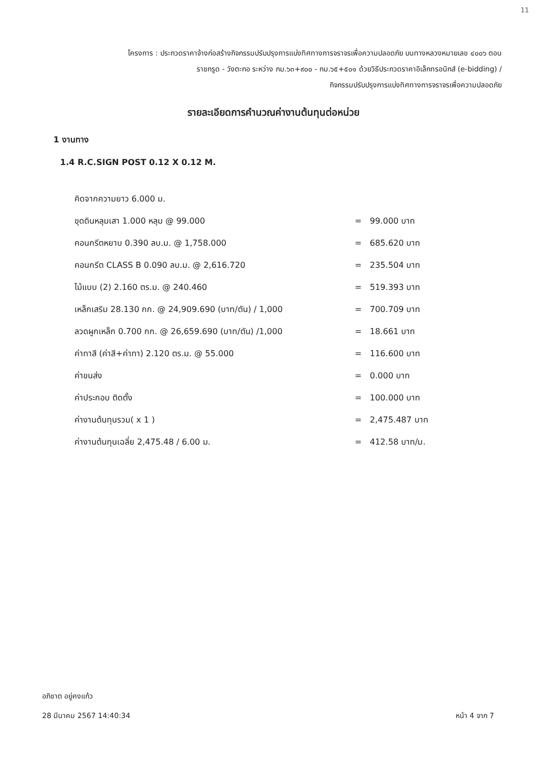11
โครงการ : ประกวดราคาจ้างก่อสร้างกิจกรรมปรับปรุงการแบ่งทิศทางการจราจรเพื่อความปลอดภัย บนทางหลวงหมายเลข ๔๐๐๖ ตอน
ราชกรูด - วังตะกอ ระหว่าง กม.๖๓+๙๐๐ - กม.๖๕+๕๐๑ ด้วยวิธีประกวดราคาอิเล็กทรอนิกส์ (e-bidding) /
กิจกรรมปรับปรุงการแบ่งทิศทางการจราจรเพื่อความปลอดภัย
รายละเอียดการคำนวณค่างานต้นทุนต่อหน่วย
1 งานทาง
1.4 R.C.SIGN POST 0.12 X 0.12 M.
| คิดจากความยาว 6.000 ม. | | |
| ขุดดินหลุมเสา 1.000 หลุม @ 99.000 | = | 99.000 บาท |
| คอนกรีตหยาบ 0.390 ลบ.ม. @ 1,758.000 | = | 685.620 บาท |
| คอนกรีต CLASS B 0.090 ลบ.ม. @ 2,616.720 | = | 235.504 บาท |
| ไม้แบบ (2) 2.160 ตร.ม. @ 240.460 | = | 519.393 บาท |
| เหล็กเสริม 28.130 กก. @ 24,909.690 (บาท/ตัน) / 1,000 | = | 700.709 บาท |
| ลวดผูกเหล็ก 0.700 กก. @ 26,659.690 (บาท/ตัน) /1,000 | = | 18.661 บาท |
| ค่าทาสี (ค่าสี+ค่าทา) 2.120 ตร.ม. @ 55.000 | = | 116.600 บาท |
| ค่าขนส่ง | = | 0.000 บาท |
| ค่าประกอบ ติดตั้ง | = | 100.000 บาท |
| ค่างานต้นทุนรวม( x 1 ) | = | 2,475.487 บาท |
| ค่างานต้นทุนเฉลี่ย 2,475.48 / 6.00 ม. | = | 412.58 บาท/ม. |
อภิชาต อยู่คงแก้ว
28 มีนาคม 2567 14:40:34
หน้า 4 จาก 7